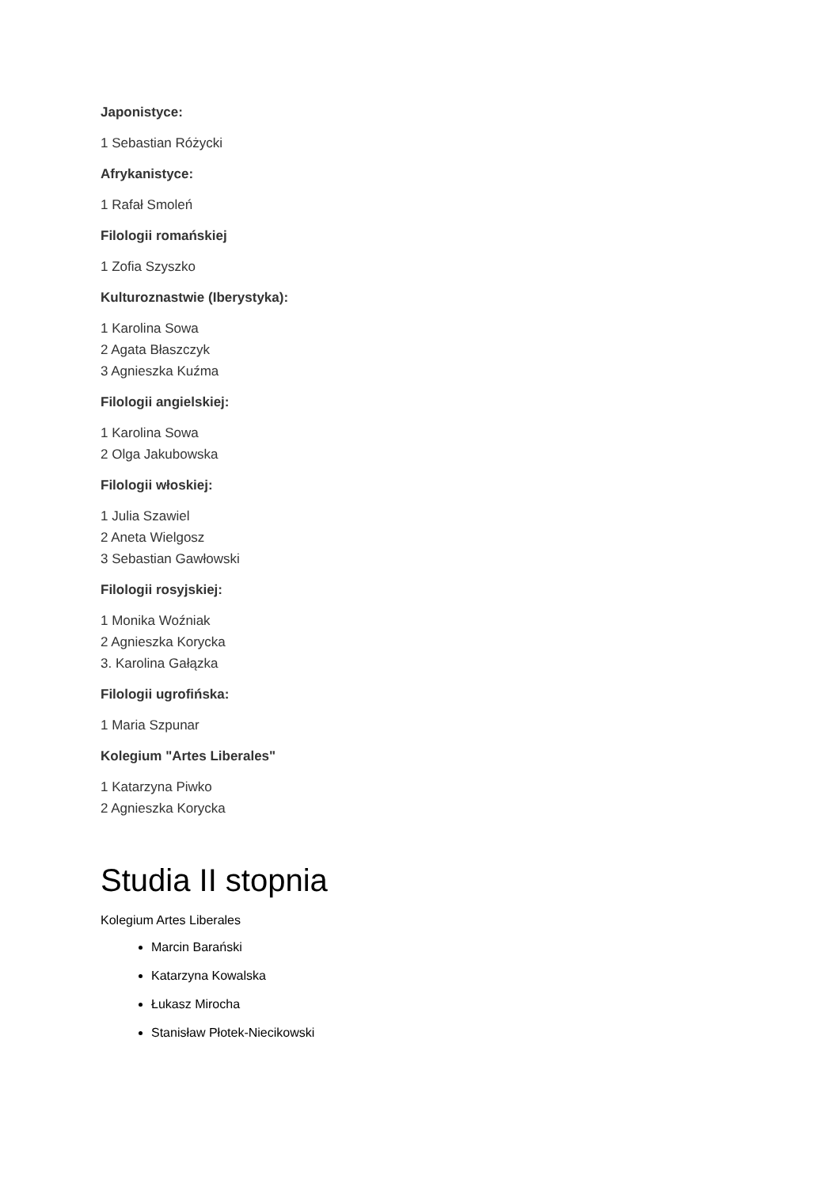Japonistyce:
1 Sebastian Różycki
Afrykanistyce:
1 Rafał Smoleń
Filologii romańskiej
1 Zofia Szyszko
Kulturoznastwie (Iberystyka):
1 Karolina Sowa
2 Agata Błaszczyk
3 Agnieszka Kuźma
Filologii angielskiej:
1 Karolina Sowa
2 Olga Jakubowska
Filologii włoskiej:
1 Julia Szawiel
2 Aneta Wielgosz
3 Sebastian Gawłowski
Filologii rosyjskiej:
1 Monika Woźniak
2 Agnieszka Korycka
3. Karolina Gałązka
Filologii ugrofińska:
1 Maria Szpunar
Kolegium "Artes Liberales"
1 Katarzyna Piwko
2 Agnieszka Korycka
Studia II stopnia
Kolegium Artes Liberales
Marcin Barański
Katarzyna Kowalska
Łukasz Mirocha
Stanisław Płotek-Niecikowski